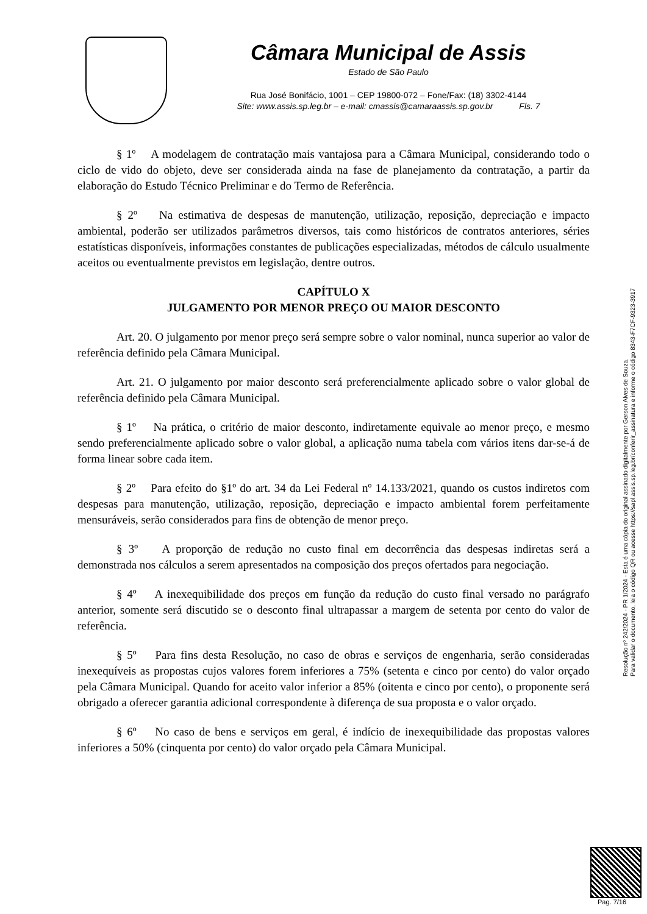Câmara Municipal de Assis
Estado de São Paulo
Rua José Bonifácio, 1001 – CEP 19800-072 – Fone/Fax: (18) 3302-4144
Site: www.assis.sp.leg.br – e-mail: cmassis@camaraassis.sp.gov.br Fls. 7
§ 1º A modelagem de contratação mais vantajosa para a Câmara Municipal, considerando todo o ciclo de vido do objeto, deve ser considerada ainda na fase de planejamento da contratação, a partir da elaboração do Estudo Técnico Preliminar e do Termo de Referência.
§ 2º Na estimativa de despesas de manutenção, utilização, reposição, depreciação e impacto ambiental, poderão ser utilizados parâmetros diversos, tais como históricos de contratos anteriores, séries estatísticas disponíveis, informações constantes de publicações especializadas, métodos de cálculo usualmente aceitos ou eventualmente previstos em legislação, dentre outros.
CAPÍTULO X
JULGAMENTO POR MENOR PREÇO OU MAIOR DESCONTO
Art. 20. O julgamento por menor preço será sempre sobre o valor nominal, nunca superior ao valor de referência definido pela Câmara Municipal.
Art. 21. O julgamento por maior desconto será preferencialmente aplicado sobre o valor global de referência definido pela Câmara Municipal.
§ 1º Na prática, o critério de maior desconto, indiretamente equivale ao menor preço, e mesmo sendo preferencialmente aplicado sobre o valor global, a aplicação numa tabela com vários itens dar-se-á de forma linear sobre cada item.
§ 2º Para efeito do §1º do art. 34 da Lei Federal nº 14.133/2021, quando os custos indiretos com despesas para manutenção, utilização, reposição, depreciação e impacto ambiental forem perfeitamente mensuráveis, serão considerados para fins de obtenção de menor preço.
§ 3º A proporção de redução no custo final em decorrência das despesas indiretas será a demonstrada nos cálculos a serem apresentados na composição dos preços ofertados para negociação.
§ 4º A inexequibilidade dos preços em função da redução do custo final versado no parágrafo anterior, somente será discutido se o desconto final ultrapassar a margem de setenta por cento do valor de referência.
§ 5º Para fins desta Resolução, no caso de obras e serviços de engenharia, serão consideradas inexequíveis as propostas cujos valores forem inferiores a 75% (setenta e cinco por cento) do valor orçado pela Câmara Municipal. Quando for aceito valor inferior a 85% (oitenta e cinco por cento), o proponente será obrigado a oferecer garantia adicional correspondente à diferença de sua proposta e o valor orçado.
§ 6º No caso de bens e serviços em geral, é indício de inexequibilidade das propostas valores inferiores a 50% (cinquenta por cento) do valor orçado pela Câmara Municipal.
Resolução nº 242/2024 - PR 1/2024 - Esta é uma cópia do original assinado digitalmente por Gerson Alves de Souza.
Para validar o documento, leia o código QR ou acesse https://sapl.assis.sp.leg.br/conferir_assinatura e informe o código 8343-F7CF-9323-3917
Pag. 7/16